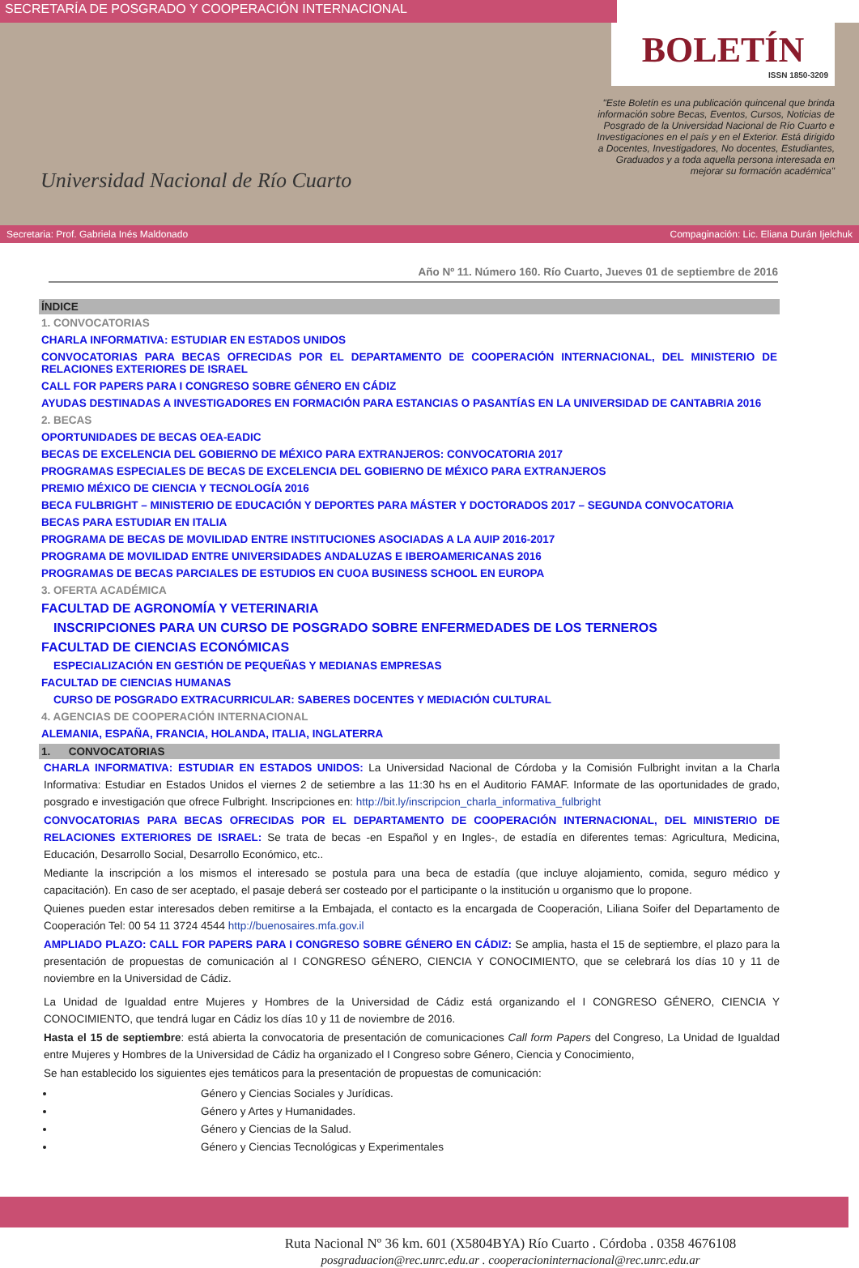SECRETARÍA DE POSGRADO Y COOPERACIÓN INTERNACIONAL
Universidad Nacional de Río Cuarto
BOLETÍN
ISSN 1850-3209
"Este Boletín es una publicación quincenal que brinda información sobre Becas, Eventos, Cursos, Noticias de Posgrado de la Universidad Nacional de Río Cuarto e Investigaciones en el país y en el Exterior. Está dirigido a Docentes, Investigadores, No docentes, Estudiantes, Graduados y a toda aquella persona interesada en mejorar su formación académica"
Secretaria: Prof. Gabriela Inés Maldonado Compaginación: Lic. Eliana Durán Ijelchuk
Año Nº 11. Número 160. Río Cuarto, Jueves 01 de septiembre de 2016
ÍNDICE
1. CONVOCATORIAS
CHARLA INFORMATIVA: ESTUDIAR EN ESTADOS UNIDOS
CONVOCATORIAS PARA BECAS OFRECIDAS POR EL DEPARTAMENTO DE COOPERACIÓN INTERNACIONAL, DEL MINISTERIO DE RELACIONES EXTERIORES DE ISRAEL
CALL FOR PAPERS PARA I CONGRESO SOBRE GÉNERO EN CÁDIZ
AYUDAS DESTINADAS A INVESTIGADORES EN FORMACIÓN PARA ESTANCIAS O PASANTÍAS EN LA UNIVERSIDAD DE CANTABRIA 2016
2. BECAS
OPORTUNIDADES DE BECAS OEA-EADIC
BECAS DE EXCELENCIA DEL GOBIERNO DE MÉXICO PARA EXTRANJEROS: CONVOCATORIA 2017
PROGRAMAS ESPECIALES DE BECAS DE EXCELENCIA DEL GOBIERNO DE MÉXICO PARA EXTRANJEROS
PREMIO MÉXICO DE CIENCIA Y TECNOLOGÍA 2016
BECA FULBRIGHT – MINISTERIO DE EDUCACIÓN Y DEPORTES PARA MÁSTER Y DOCTORADOS 2017 – SEGUNDA CONVOCATORIA
BECAS PARA ESTUDIAR EN ITALIA
PROGRAMA DE BECAS DE MOVILIDAD ENTRE INSTITUCIONES ASOCIADAS A LA AUIP 2016-2017
PROGRAMA DE MOVILIDAD ENTRE UNIVERSIDADES ANDALUZAS E IBEROAMERICANAS 2016
PROGRAMAS DE BECAS PARCIALES DE ESTUDIOS EN CUOA BUSINESS SCHOOL EN EUROPA
3. OFERTA ACADÉMICA
FACULTAD DE AGRONOMÍA Y VETERINARIA
INSCRIPCIONES PARA UN CURSO DE POSGRADO SOBRE ENFERMEDADES DE LOS TERNEROS
FACULTAD DE CIENCIAS ECONÓMICAS
ESPECIALIZACIÓN EN GESTIÓN DE PEQUEÑAS Y MEDIANAS EMPRESAS
FACULTAD DE CIENCIAS HUMANAS
CURSO DE POSGRADO EXTRACURRICULAR: SABERES DOCENTES Y MEDIACIÓN CULTURAL
4. AGENCIAS DE COOPERACIÓN INTERNACIONAL
ALEMANIA, ESPAÑA, FRANCIA, HOLANDA, ITALIA, INGLATERRA
1. CONVOCATORIAS
CHARLA INFORMATIVA: ESTUDIAR EN ESTADOS UNIDOS: La Universidad Nacional de Córdoba y la Comisión Fulbright invitan a la Charla Informativa: Estudiar en Estados Unidos el viernes 2 de setiembre a las 11:30 hs en el Auditorio FAMAF. Informate de las oportunidades de grado, posgrado e investigación que ofrece Fulbright. Inscripciones en: http://bit.ly/inscripcion_charla_informativa_fulbright
CONVOCATORIAS PARA BECAS OFRECIDAS POR EL DEPARTAMENTO DE COOPERACIÓN INTERNACIONAL, DEL MINISTERIO DE RELACIONES EXTERIORES DE ISRAEL: Se trata de becas -en Español y en Ingles-, de estadía en diferentes temas: Agricultura, Medicina, Educación, Desarrollo Social, Desarrollo Económico, etc..
Mediante la inscripción a los mismos el interesado se postula para una beca de estadía (que incluye alojamiento, comida, seguro médico y capacitación). En caso de ser aceptado, el pasaje deberá ser costeado por el participante o la institución u organismo que lo propone.
Quienes pueden estar interesados deben remitirse a la Embajada, el contacto es la encargada de Cooperación, Liliana Soifer del Departamento de Cooperación Tel: 00 54 11 3724 4544 http://buenosaires.mfa.gov.il
AMPLIADO PLAZO: CALL FOR PAPERS PARA I CONGRESO SOBRE GÉNERO EN CÁDIZ: Se amplia, hasta el 15 de septiembre, el plazo para la presentación de propuestas de comunicación al I CONGRESO GÉNERO, CIENCIA Y CONOCIMIENTO, que se celebrará los días 10 y 11 de noviembre en la Universidad de Cádiz.
La Unidad de Igualdad entre Mujeres y Hombres de la Universidad de Cádiz está organizando el I CONGRESO GÉNERO, CIENCIA Y CONOCIMIENTO, que tendrá lugar en Cádiz los días 10 y 11 de noviembre de 2016.
Hasta el 15 de septiembre: está abierta la convocatoria de presentación de comunicaciones Call form Papers del Congreso, La Unidad de Igualdad entre Mujeres y Hombres de la Universidad de Cádiz ha organizado el I Congreso sobre Género, Ciencia y Conocimiento,
Se han establecido los siguientes ejes temáticos para la presentación de propuestas de comunicación:
Género y Ciencias Sociales y Jurídicas.
Género y Artes y Humanidades.
Género y Ciencias de la Salud.
Género y Ciencias Tecnológicas y Experimentales
Ruta Nacional Nº 36 km. 601 (X5804BYA) Río Cuarto . Córdoba . 0358 4676108
posgraduacion@rec.unrc.edu.ar . cooperacioninternacional@rec.unrc.edu.ar